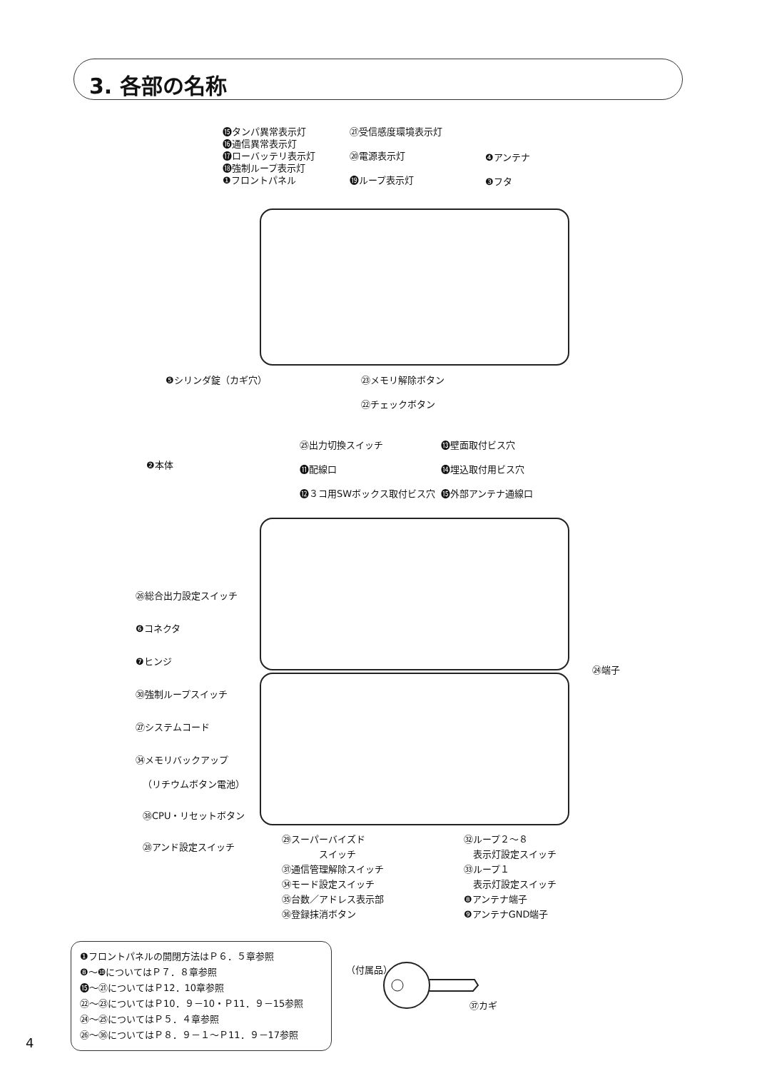3. 各部の名称
⓯タンパ異常表示灯
⓰通信異常表示灯
⓱ローバッテリ表示灯
⓲強制ループ表示灯
❶フロントパネル
㉑受信感度環境表示灯
⑳電源表示灯
⓳ループ表示灯
❹アンテナ
❸フタ
❺シリンダ錠（カギ穴）
㉓メモリ解除ボタン
㉒チェックボタン
㉕出力切換スイッチ
⓫配線口
⓬３コ用SWボックス取付ビス穴
⓭壁面取付ビス穴
⓮埋込取付用ビス穴
⓯外部アンテナ通線口
❷本体
㉖総合出力設定スイッチ
❻コネクタ
❼ヒンジ
㉚強制ループスイッチ
㉗システムコード
㉞メモリバックアップ
（リチウムボタン電池）
㊳CPU・リセットボタン
㉘アンド設定スイッチ
㉔端子
㉙スーパーバイズド
　　　　スイッチ
㉛通信管理解除スイッチ
㉞モード設定スイッチ
㉟台数／アドレス表示部
㊱登録抹消ボタン
㉜ループ２～８
　表示灯設定スイッチ
㉝ループ１
　表示灯設定スイッチ
❽アンテナ端子
❾アンテナGND端子
❶フロントパネルの開閉方法はＰ６．５章参照
❽～❿についてはＰ７．８章参照
⓯～㉑についてはＰ12．10章参照
㉒～㉓についてはＰ10．９－10・Ｐ11．９－15参照
㉔～㉕についてはＰ５．４章参照
㉖～㊱についてはＰ８．９－１～Ｐ11．９－17参照
（付属品）
㊲カギ
4